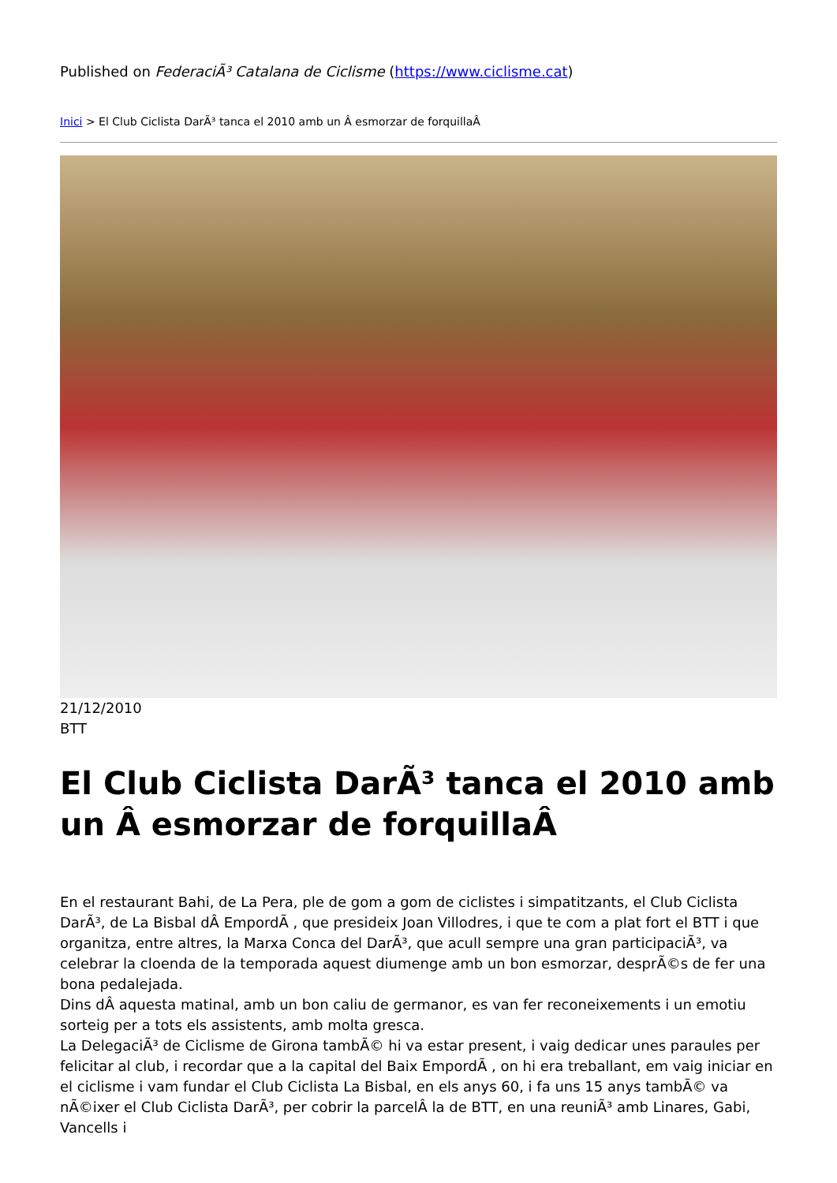Published on FederaciÃ³ Catalana de Ciclisme (https://www.ciclisme.cat)
Inici > El Club Ciclista DarÃ³ tanca el 2010 amb un Â esmorzar de forquillaÂ
21/12/2010
BTT
El Club Ciclista DarÃ³ tanca el 2010 amb un Â esmorzar de forquillaÂ
En el restaurant Bahi, de La Pera, ple de gom a gom de ciclistes i simpatitzants, el Club Ciclista DarÃ³, de La Bisbal dÂ EmpordÃ , que presideix Joan Villodres, i que te com a plat fort el BTT i que organitza, entre altres, la Marxa Conca del DarÃ³, que acull sempre una gran participaciÃ³, va celebrar la cloenda de la temporada aquest diumenge amb un bon esmorzar, desprÃ©s de fer una bona pedalejada.
Dins dÂ aquesta matinal, amb un bon caliu de germanor, es van fer reconeixements i un emotiu sorteig per a tots els assistents, amb molta gresca.
La DelegaciÃ³ de Ciclisme de Girona tambÃ© hi va estar present, i vaig dedicar unes paraules per felicitar al club, i recordar que a la capital del Baix EmpordÃ , on hi era treballant, em vaig iniciar en el ciclisme i vam fundar el Club Ciclista La Bisbal, en els anys 60, i fa uns 15 anys tambÃ© va nÃ©ixer el Club Ciclista DarÃ³, per cobrir la parcelÂ la de BTT, en una reuniÃ³ amb Linares, Gabi, Vancells i